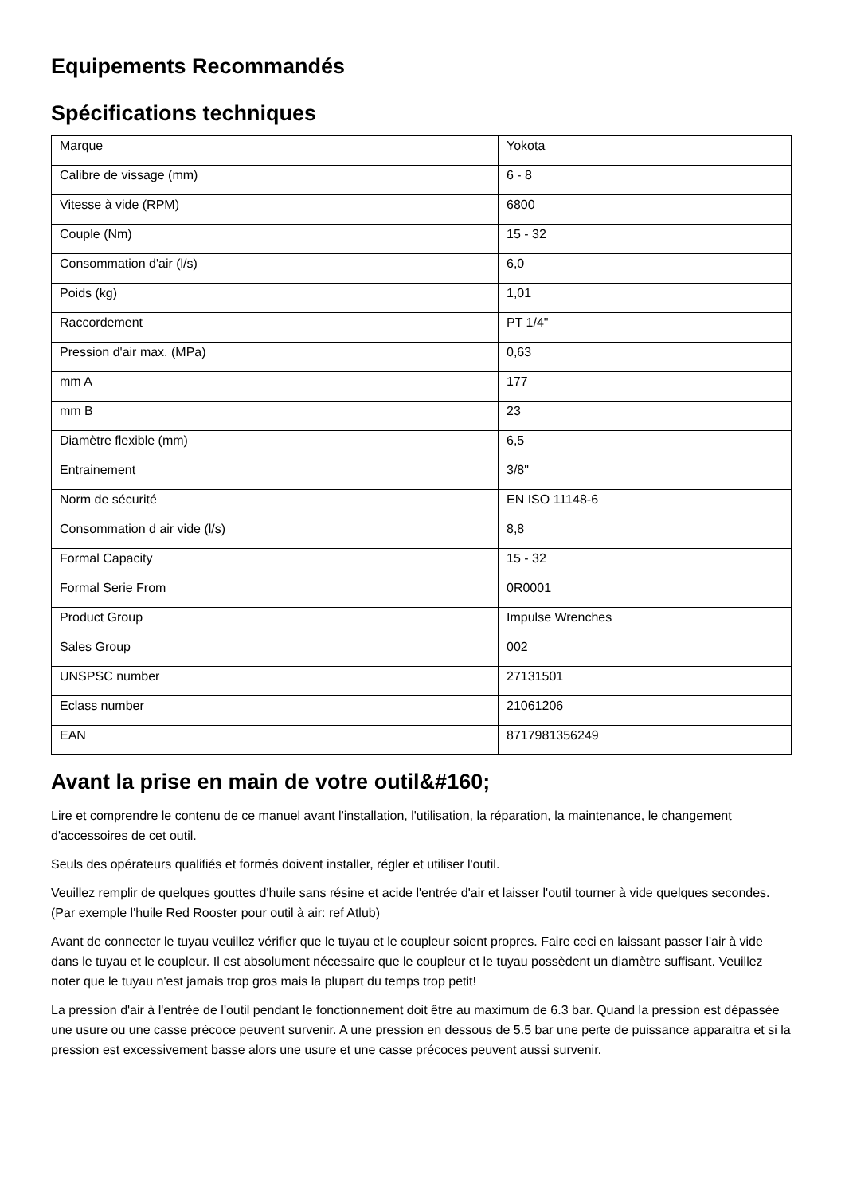Equipements Recommandés
Spécifications techniques
| Marque | Yokota |
| Calibre de vissage (mm) | 6 - 8 |
| Vitesse à vide (RPM) | 6800 |
| Couple (Nm) | 15 - 32 |
| Consommation d'air (l/s) | 6,0 |
| Poids (kg) | 1,01 |
| Raccordement | PT 1/4" |
| Pression d'air max. (MPa) | 0,63 |
| mm A | 177 |
| mm B | 23 |
| Diamètre flexible (mm) | 6,5 |
| Entrainement | 3/8" |
| Norm de sécurité | EN ISO 11148-6 |
| Consommation d air vide (l/s) | 8,8 |
| Formal Capacity | 15 - 32 |
| Formal Serie From | 0R0001 |
| Product Group | Impulse Wrenches |
| Sales Group | 002 |
| UNSPSC number | 27131501 |
| Eclass number | 21061206 |
| EAN | 8717981356249 |
Avant la prise en main de votre outil&#160;
Lire et comprendre le contenu de ce manuel avant l'installation, l'utilisation, la réparation, la maintenance, le changement d'accessoires de cet outil.
Seuls des opérateurs qualifiés et formés doivent installer, régler et utiliser l'outil.
Veuillez remplir de quelques gouttes d'huile sans résine et acide l'entrée d'air et laisser l'outil tourner à vide quelques secondes. (Par exemple l'huile Red Rooster pour outil à air: ref Atlub)
Avant de connecter le tuyau veuillez vérifier que le tuyau et le coupleur soient propres. Faire ceci en laissant passer l'air à vide dans le tuyau et le coupleur. Il est absolument nécessaire que le coupleur et le tuyau possèdent un diamètre suffisant. Veuillez noter que le tuyau n'est jamais trop gros mais la plupart du temps trop petit!
La pression d'air à l'entrée de l'outil pendant le fonctionnement doit être au maximum de 6.3 bar. Quand la pression est dépassée une usure ou une casse précoce peuvent survenir. A une pression en dessous de 5.5 bar une perte de puissance apparaitra et si la pression est excessivement basse alors une usure et une casse précoces peuvent aussi survenir.